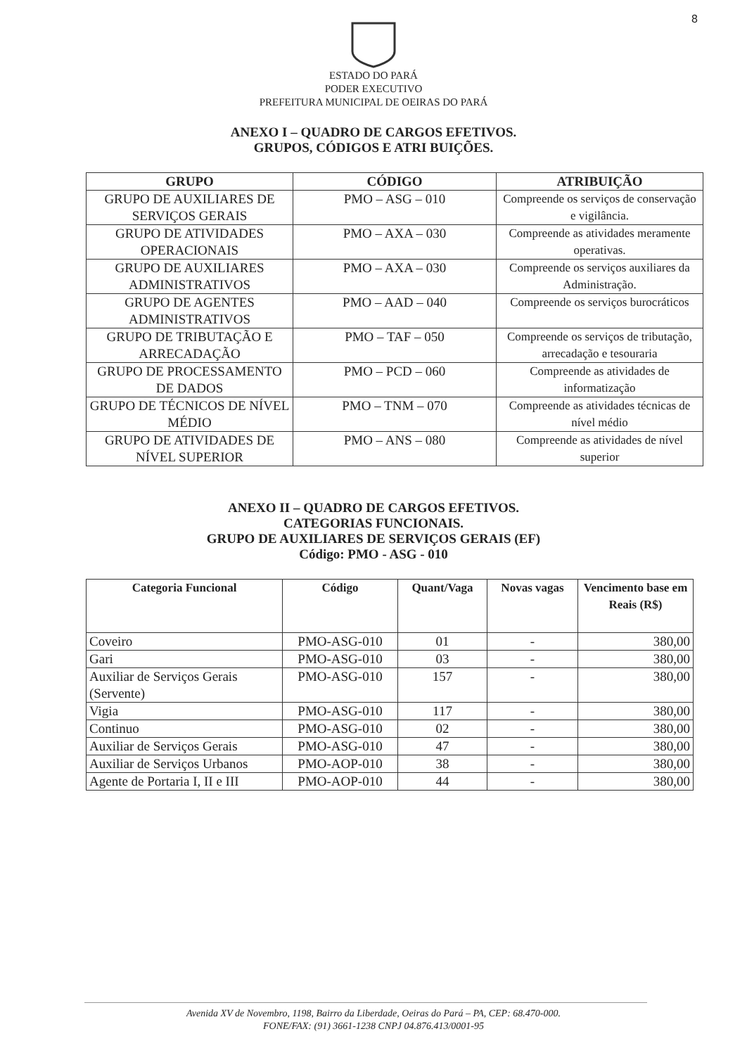8
ESTADO DO PARÁ
PODER EXECUTIVO
PREFEITURA MUNICIPAL DE OEIRAS DO PARÁ
ANEXO I – QUADRO DE CARGOS EFETIVOS.
GRUPOS, CÓDIGOS E ATRI BUIÇÕES.
| GRUPO | CÓDIGO | ATRIBUIÇÃO |
| --- | --- | --- |
| GRUPO DE AUXILIARES DE SERVIÇOS GERAIS | PMO – ASG – 010 | Compreende os serviços de conservação e vigilância. |
| GRUPO DE ATIVIDADES OPERACIONAIS | PMO – AXA – 030 | Compreende as atividades meramente operativas. |
| GRUPO DE AUXILIARES ADMINISTRATIVOS | PMO – AXA – 030 | Compreende os serviços auxiliares da Administração. |
| GRUPO DE AGENTES ADMINISTRATIVOS | PMO – AAD – 040 | Compreende os serviços burocráticos |
| GRUPO DE TRIBUTAÇÃO E ARRECADAÇÃO | PMO – TAF – 050 | Compreende os serviços de tributação, arrecadação e tesouraria |
| GRUPO DE PROCESSAMENTO DE DADOS | PMO – PCD – 060 | Compreende as atividades de informatização |
| GRUPO DE TÉCNICOS DE NÍVEL MÉDIO | PMO – TNM – 070 | Compreende as atividades técnicas de nível médio |
| GRUPO DE ATIVIDADES DE NÍVEL SUPERIOR | PMO – ANS – 080 | Compreende as atividades de nível superior |
ANEXO II – QUADRO DE CARGOS EFETIVOS.
CATEGORIAS FUNCIONAIS.
GRUPO DE AUXILIARES DE SERVIÇOS GERAIS (EF)
Código: PMO - ASG - 010
| Categoria Funcional | Código | Quant/Vaga | Novas vagas | Vencimento base em Reais (R$) |
| --- | --- | --- | --- | --- |
| Coveiro | PMO-ASG-010 | 01 | - | 380,00 |
| Gari | PMO-ASG-010 | 03 | - | 380,00 |
| Auxiliar de Serviços Gerais (Servente) | PMO-ASG-010 | 157 | - | 380,00 |
| Vigia | PMO-ASG-010 | 117 | - | 380,00 |
| Continuo | PMO-ASG-010 | 02 | - | 380,00 |
| Auxiliar de Serviços Gerais | PMO-ASG-010 | 47 | - | 380,00 |
| Auxiliar de Serviços Urbanos | PMO-AOP-010 | 38 | - | 380,00 |
| Agente de Portaria I, II e III | PMO-AOP-010 | 44 | - | 380,00 |
Avenida XV de Novembro, 1198, Bairro da Liberdade, Oeiras do Pará – PA, CEP: 68.470-000.
FONE/FAX: (91) 3661-1238 CNPJ 04.876.413/0001-95